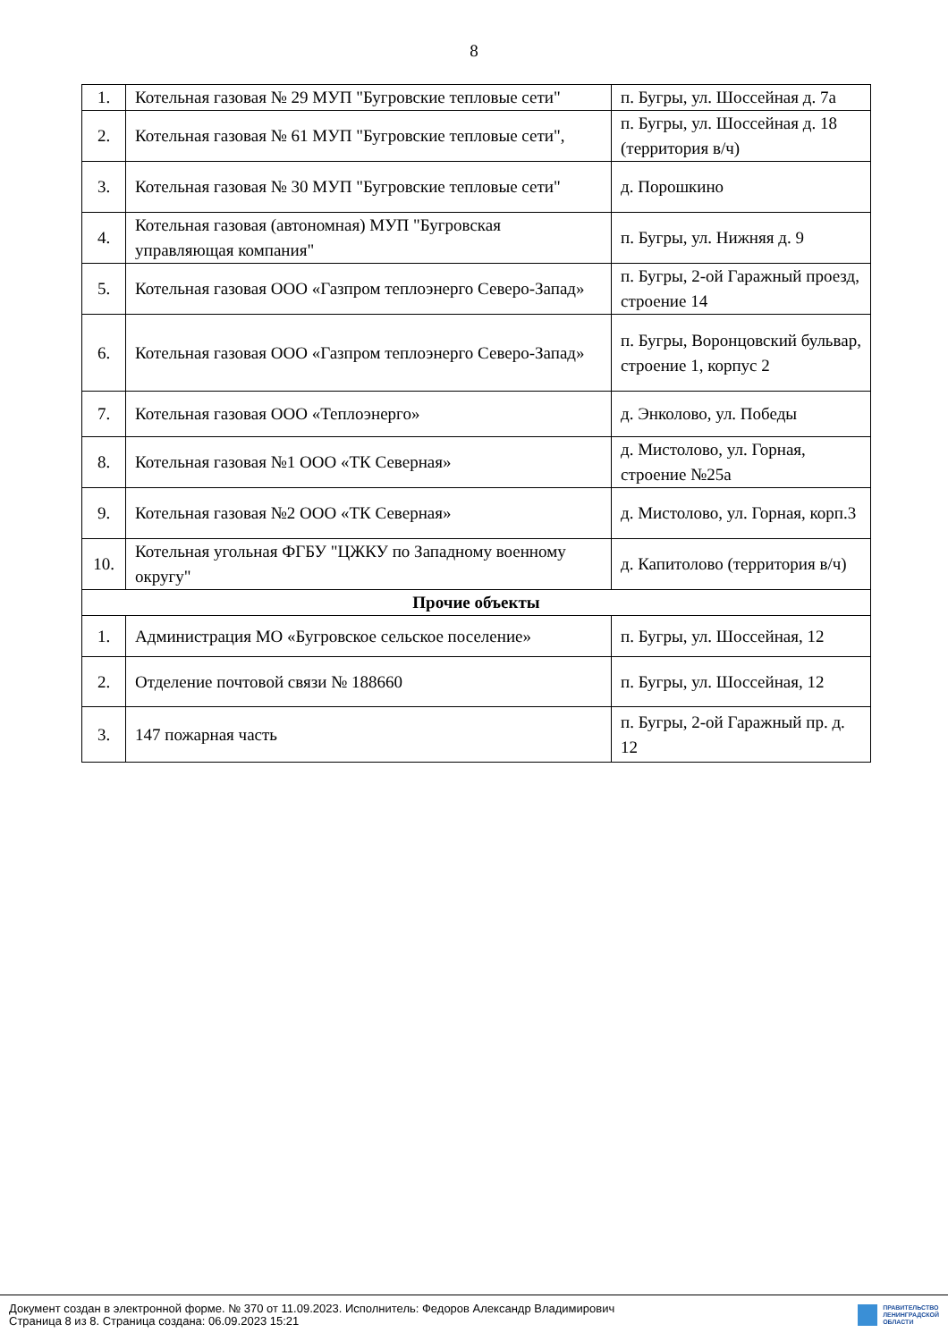8
| 1. | Котельная газовая № 29 МУП "Бугровские тепловые сети" | п. Бугры, ул. Шоссейная д. 7а |
| 2. | Котельная газовая № 61 МУП "Бугровские тепловые сети", | п. Бугры, ул. Шоссейная д. 18 (территория в/ч) |
| 3. | Котельная газовая № 30 МУП "Бугровские тепловые сети" | д. Порошкино |
| 4. | Котельная газовая (автономная) МУП "Бугровская управляющая компания" | п. Бугры, ул. Нижняя д. 9 |
| 5. | Котельная газовая ООО «Газпром теплоэнерго Северо-Запад» | п. Бугры, 2-ой Гаражный проезд, строение 14 |
| 6. | Котельная газовая ООО «Газпром теплоэнерго Северо-Запад» | п. Бугры, Воронцовский бульвар, строение 1, корпус 2 |
| 7. | Котельная газовая ООО «Теплоэнерго» | д. Энколово, ул. Победы |
| 8. | Котельная газовая №1 ООО «ТК Северная» | д. Мистолово, ул. Горная, строение №25а |
| 9. | Котельная газовая №2 ООО «ТК Северная» | д. Мистолово, ул. Горная, корп.3 |
| 10. | Котельная угольная ФГБУ "ЦЖКУ по Западному военному округу" | д. Капитолово (территория в/ч) |
| Прочие объекты | | |
| 1. | Администрация МО «Бугровское сельское поселение» | п. Бугры, ул. Шоссейная, 12 |
| 2. | Отделение почтовой связи № 188660 | п. Бугры, ул. Шоссейная, 12 |
| 3. | 147 пожарная часть | п. Бугры, 2-ой Гаражный пр. д. 12 |
Документ создан в электронной форме. № 370 от 11.09.2023. Исполнитель: Федоров Александр Владимирович
Страница 8 из 8. Страница создана: 06.09.2023 15:21
ПРАВИТЕЛЬСТВО
ЛЕНИНГРАДСКОЙ
ОБЛАСТИ